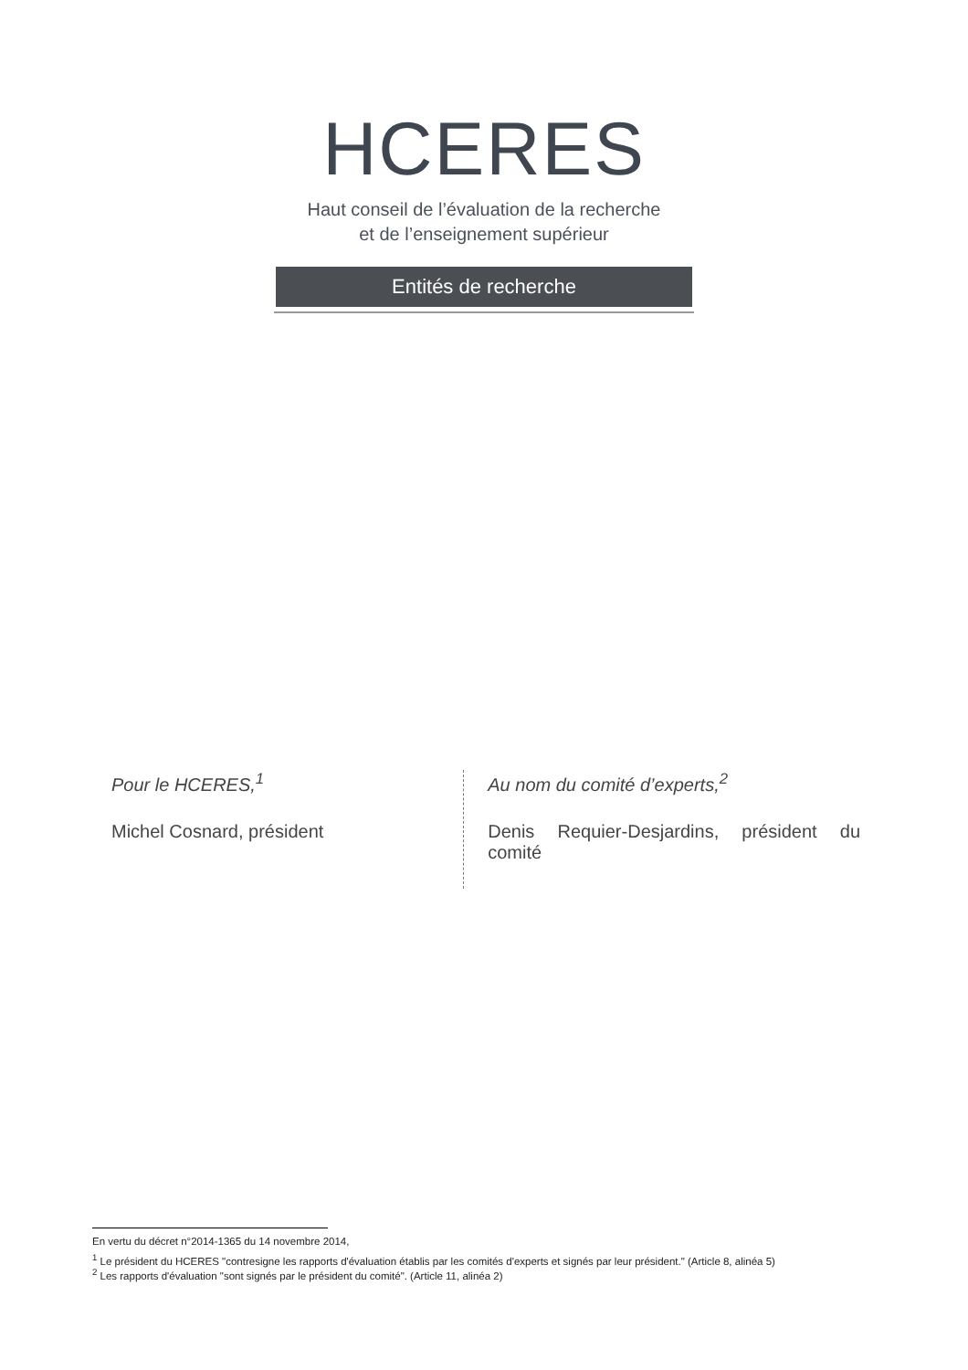HCERES
Haut conseil de l’évaluation de la recherche
et de l’enseignement supérieur
Entités de recherche
Pour le HCERES,<sup>1</sup>
Michel Cosnard, président
Au nom du comité d’experts,<sup>2</sup>
Denis Requier-Desjardins, président du comité
En vertu du décret n°2014-1365 du 14 novembre 2014,
<sup>1</sup> Le président du HCERES "contresigne les rapports d'évaluation établis par les comités d'experts et signés par leur président." (Article 8, alinéa 5)
<sup>2</sup> Les rapports d'évaluation "sont signés par le président du comité". (Article 11, alinéa 2)